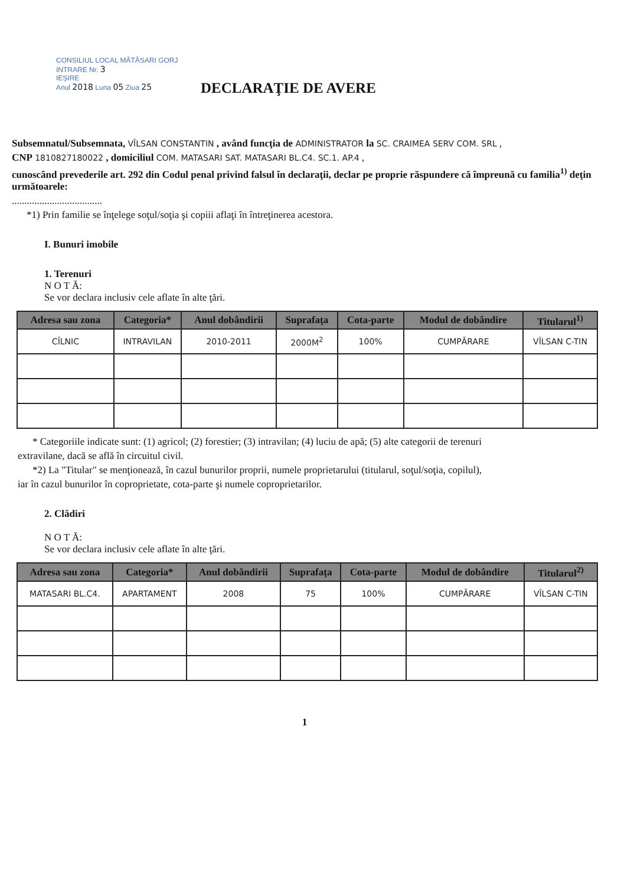CONSILIUL LOCAL MĂTĂSARI GORJ
INTRARE Nr. 3
IEȘIRE
Anul 2018 Luna 05 Ziua 25
DECLARAŢIE DE AVERE
Subsemnatul/Subsemnata, VÎLSAN CONSTANTIN , având funcţia de ADMINISTRATOR la SC. CRAIMEA SERV COM. SRL ,
CNP 1810827180022 , domiciliul COM. MATASARI SAT. MATASARI BL.C4. SC.1. AP.4 ,
cunoscând prevederile art. 292 din Codul penal privind falsul în declaraţii, declar pe proprie răspundere că împreună cu familia<sup>1)</sup> deţin următoarele:
....................................
*1) Prin familie se înţelege soţul/soţia şi copiii aflaţi în întreţinerea acestora.
I. Bunuri imobile
1. Terenuri
N O T Ă:
Se vor declara inclusiv cele aflate în alte ţări.
| Adresa sau zona | Categoria* | Anul dobândirii | Suprafaţa | Cota-parte | Modul de dobândire | Titularul<sup>1)</sup> |
| --- | --- | --- | --- | --- | --- | --- |
| CÎLNIC | INTRAVILAN | 2010-2011 | 2000M<sup>2</sup> | 100% | CUMPĂRARE | VÎLSAN C-TIN |
* Categoriile indicate sunt: (1) agricol; (2) forestier; (3) intravilan; (4) luciu de apă; (5) alte categorii de terenuri
extravilane, dacă se află în circuitul civil.
*2) La "Titular" se menţionează, în cazul bunurilor proprii, numele proprietarului (titularul, soţul/soţia, copilul),
iar în cazul bunurilor în coproprietate, cota-parte şi numele coproprietarilor.
2. Clădiri
N O T Ă:
Se vor declara inclusiv cele aflate în alte ţări.
| Adresa sau zona | Categoria* | Anul dobândirii | Suprafaţa | Cota-parte | Modul de dobândire | Titularul<sup>2)</sup> |
| --- | --- | --- | --- | --- | --- | --- |
| MATASARI BL.C4. | APARTAMENT | 2008 | 75 | 100% | CUMPĂRARE | VÎLSAN C-TIN |
1